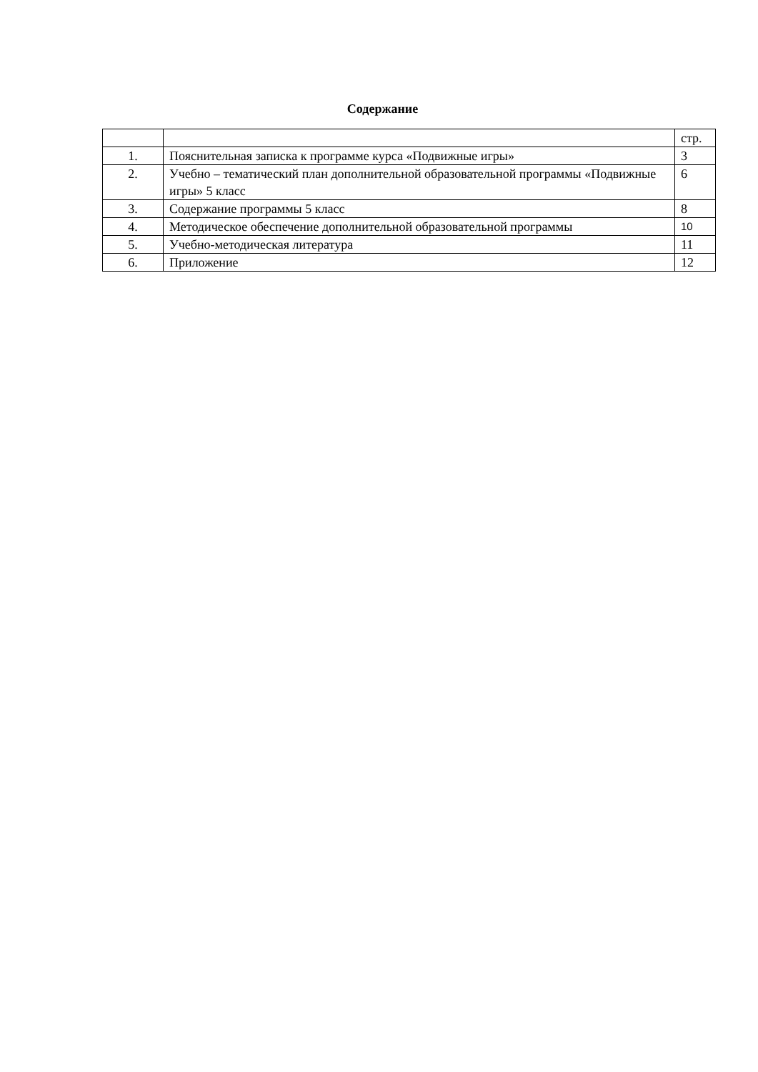Содержание
| | | стр. |
| 1. | Пояснительная записка к программе курса «Подвижные игры» | 3 |
| 2. | Учебно – тематический план дополнительной образовательной программы «Подвижные игры» 5 класс | 6 |
| 3. | Содержание программы 5 класс | 8 |
| 4. | Методическое обеспечение дополнительной образовательной программы | 10 |
| 5. | Учебно-методическая литература | 11 |
| 6. | Приложение | 12 |